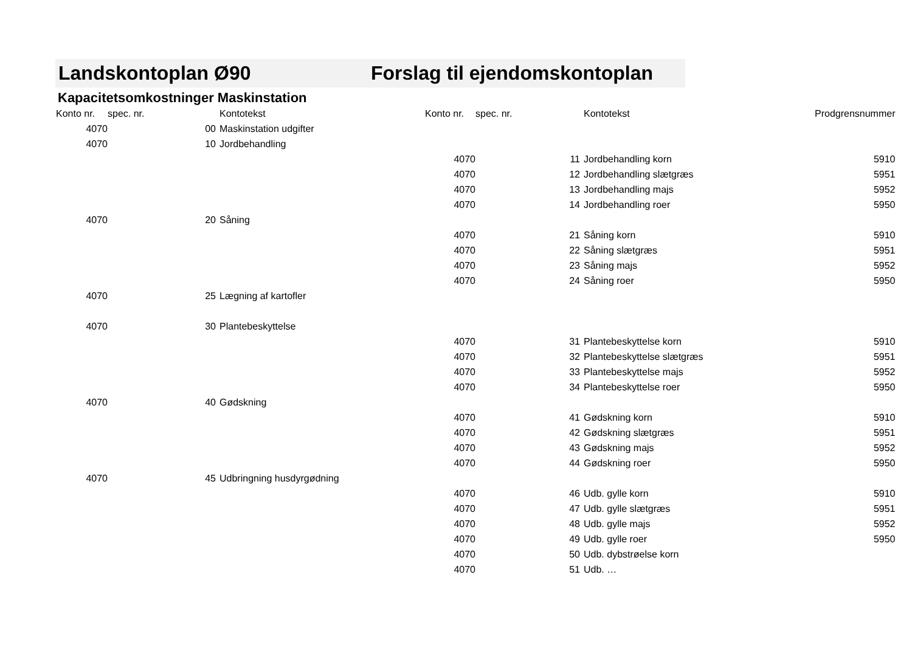Landskontoplan Ø90 Forslag til ejendomskontoplan
Kapacitetsomkostninger Maskinstation
| Konto nr. | spec. nr. | Kontotekst | Konto nr. | spec. nr. | Kontotekst | Prodgrensnummer |
| --- | --- | --- | --- | --- | --- | --- |
| 4070 | 00 | Maskinstation udgifter | | | | |
| 4070 | 10 | Jordbehandling | | | | |
| | | | 4070 | 11 | Jordbehandling korn | 5910 |
| | | | 4070 | 12 | Jordbehandling slætgræs | 5951 |
| | | | 4070 | 13 | Jordbehandling majs | 5952 |
| | | | 4070 | 14 | Jordbehandling roer | 5950 |
| 4070 | 20 | Såning | | | | |
| | | | 4070 | 21 | Såning korn | 5910 |
| | | | 4070 | 22 | Såning slætgræs | 5951 |
| | | | 4070 | 23 | Såning majs | 5952 |
| | | | 4070 | 24 | Såning roer | 5950 |
| 4070 | 25 | Lægning af kartofler | | | | |
| 4070 | 30 | Plantebeskyttelse | | | | |
| | | | 4070 | 31 | Plantebeskyttelse korn | 5910 |
| | | | 4070 | 32 | Plantebeskyttelse slætgræs | 5951 |
| | | | 4070 | 33 | Plantebeskyttelse majs | 5952 |
| | | | 4070 | 34 | Plantebeskyttelse roer | 5950 |
| 4070 | 40 | Gødskning | | | | |
| | | | 4070 | 41 | Gødskning korn | 5910 |
| | | | 4070 | 42 | Gødskning slætgræs | 5951 |
| | | | 4070 | 43 | Gødskning majs | 5952 |
| | | | 4070 | 44 | Gødskning roer | 5950 |
| 4070 | 45 | Udbringning husdyrgødning | | | | |
| | | | 4070 | 46 | Udb. gylle korn | 5910 |
| | | | 4070 | 47 | Udb. gylle slætgræs | 5951 |
| | | | 4070 | 48 | Udb. gylle majs | 5952 |
| | | | 4070 | 49 | Udb. gylle roer | 5950 |
| | | | 4070 | 50 | Udb. dybstrøelse korn | |
| | | | 4070 | 51 | Udb. … | |